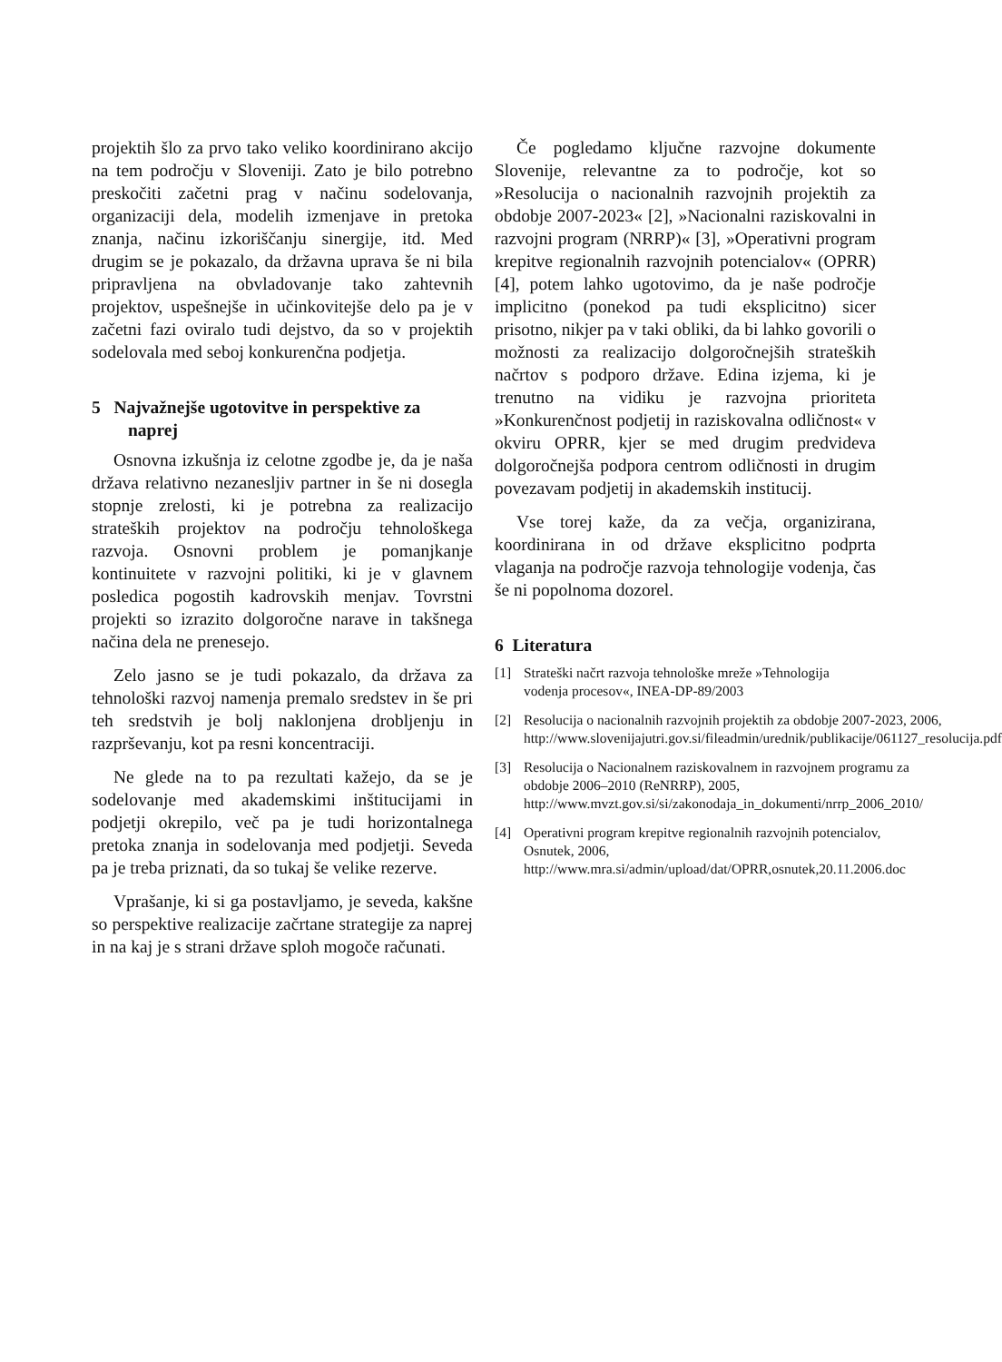projektih šlo za prvo tako veliko koordinirano akcijo na tem področju v Sloveniji. Zato je bilo potrebno preskočiti začetni prag v načinu sodelovanja, organizaciji dela, modelih izmenjave in pretoka znanja, načinu izkoriščanju sinergije, itd. Med drugim se je pokazalo, da državna uprava še ni bila pripravljena na obvladovanje tako zahtevnih projektov, uspešnejše in učinkovitejše delo pa je v začetni fazi oviralo tudi dejstvo, da so v projektih sodelovala med seboj konkurenčna podjetja.
5 Najvažnejše ugotovitve in perspektive za naprej
Osnovna izkušnja iz celotne zgodbe je, da je naša država relativno nezanesljiv partner in še ni dosegla stopnje zrelosti, ki je potrebna za realizacijo strateških projektov na področju tehnološkega razvoja. Osnovni problem je pomanjkanje kontinuitete v razvojni politiki, ki je v glavnem posledica pogostih kadrovskih menjav. Tovrstni projekti so izrazito dolgoročne narave in takšnega načina dela ne prenesejo.
Zelo jasno se je tudi pokazalo, da država za tehnološki razvoj namenja premalo sredstev in še pri teh sredstvih je bolj naklonjena drobljenju in razprševanju, kot pa resni koncentraciji.
Ne glede na to pa rezultati kažejo, da se je sodelovanje med akademskimi inštitucijami in podjetji okrepilo, več pa je tudi horizontalnega pretoka znanja in sodelovanja med podjetji. Seveda pa je treba priznati, da so tukaj še velike rezerve.
Vprašanje, ki si ga postavljamo, je seveda, kakšne so perspektive realizacije začrtane strategije za naprej in na kaj je s strani države sploh mogoče računati.
Če pogledamo ključne razvojne dokumente Slovenije, relevantne za to področje, kot so »Resolucija o nacionalnih razvojnih projektih za obdobje 2007-2023« [2], »Nacionalni raziskovalni in razvojni program (NRRP)« [3], »Operativni program krepitve regionalnih razvojnih potencialov« (OPRR) [4], potem lahko ugotovimo, da je naše področje implicitno (ponekod pa tudi eksplicitno) sicer prisotno, nikjer pa v taki obliki, da bi lahko govorili o možnosti za realizacijo dolgoročnejših strateških načrtov s podporo države. Edina izjema, ki je trenutno na vidiku je razvojna prioriteta »Konkurenčnost podjetij in raziskovalna odličnost« v okviru OPRR, kjer se med drugim predvideva dolgoročnejša podpora centrom odličnosti in drugim povezavam podjetij in akademskih institucij.
Vse torej kaže, da za večja, organizirana, koordinirana in od države eksplicitno podprta vlaganja na področje razvoja tehnologije vodenja, čas še ni popolnoma dozorel.
6 Literatura
[1] Strateški načrt razvoja tehnološke mreže »Tehnologija vodenja procesov«, INEA-DP-89/2003
[2] Resolucija o nacionalnih razvojnih projektih za obdobje 2007-2023, 2006, http://www.slovenijajutri.gov.si/fileadmin/urednik/publikacije/061127_resolucija.pdf
[3] Resolucija o Nacionalnem raziskovalnem in razvojnem programu za obdobje 2006–2010 (ReNRRP), 2005, http://www.mvzt.gov.si/si/zakonodaja_in_dokumenti/nrrp_2006_2010/
[4] Operativni program krepitve regionalnih razvojnih potencialov, Osnutek, 2006, http://www.mra.si/admin/upload/dat/OPRR,osnutek,20.11.2006.doc